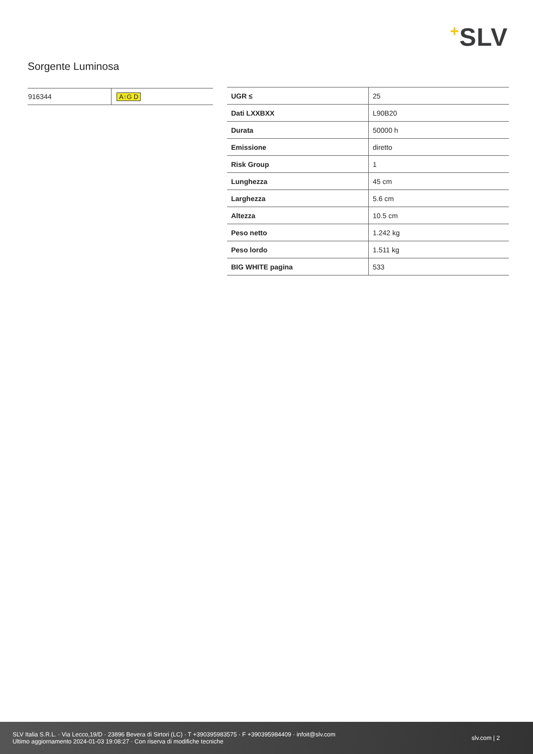+SLV
Sorgente Luminosa
| 916344 | A↑G D |
| UGR ≤ | 25 |
| Dati LXXBXX | L90B20 |
| Durata | 50000 h |
| Emissione | diretto |
| Risk Group | 1 |
| Lunghezza | 45 cm |
| Larghezza | 5.6 cm |
| Altezza | 10.5 cm |
| Peso netto | 1.242 kg |
| Peso lordo | 1.511 kg |
| BIG WHITE pagina | 533 |
SLV Italia S.R.L. · Via Lecco,19/D · 23896 Bevera di Sirtori (LC) · T +390395983575 · F +390395984409 · infoit@slv.com
Ultimo aggiornamento 2024-01-03 19:08:27 · Con riserva di modifiche tecniche
slv.com | 2